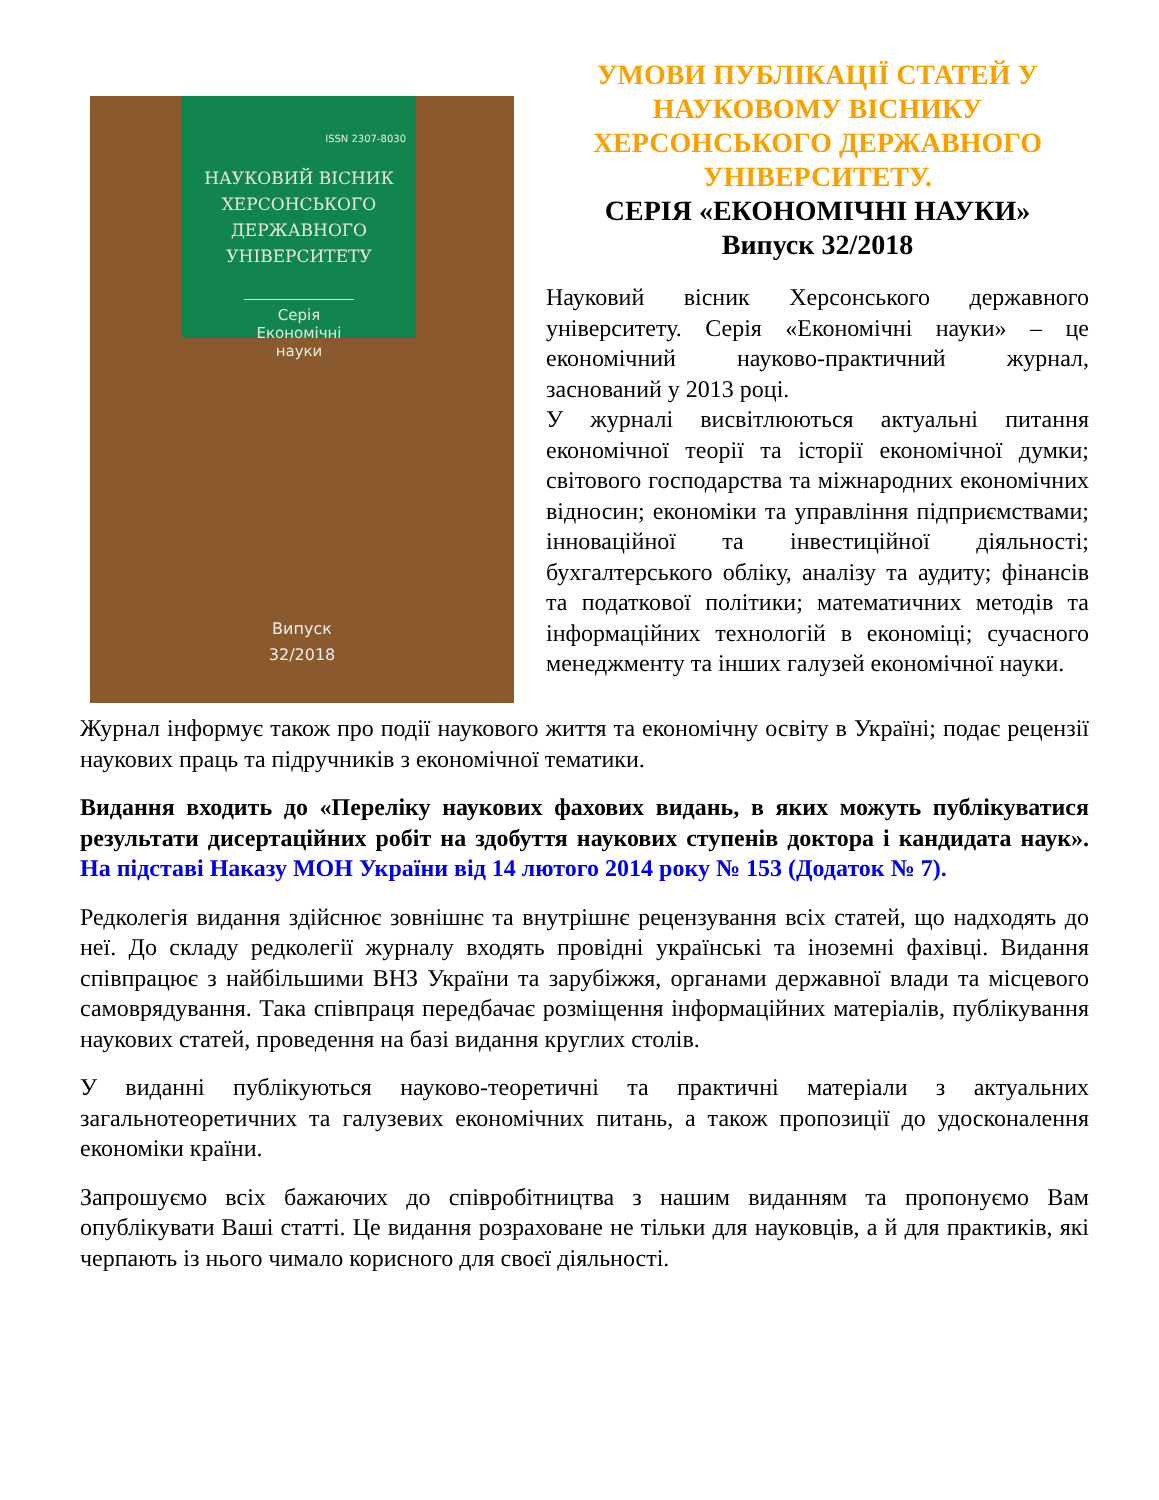ISSN 2307-8030
НАУКОВИЙ ВІСНИК
ХЕРСОНСЬКОГО
ДЕРЖАВНОГО
УНІВЕРСИТЕТУ
Серія
Економічні науки
Випуск
32/2018
УМОВИ ПУБЛІКАЦІЇ СТАТЕЙ У НАУКОВОМУ ВІСНИКУ ХЕРСОНСЬКОГО ДЕРЖАВНОГО УНІВЕРСИТЕТУ.
СЕРІЯ «ЕКОНОМІЧНІ НАУКИ»
Випуск 32/2018
Науковий вісник Херсонського державного університету. Серія «Економічні науки» – це економічний науково-практичний журнал, заснований у 2013 році.
У журналі висвітлюються актуальні питання економічної теорії та історії економічної думки; світового господарства та міжнародних економічних відносин; економіки та управління підприємствами; інноваційної та інвестиційної діяльності; бухгалтерського обліку, аналізу та аудиту; фінансів та податкової політики; математичних методів та інформаційних технологій в економіці; сучасного менеджменту та інших галузей економічної науки.
Журнал інформує також про події наукового життя та економічну освіту в Україні; подає рецензії наукових праць та підручників з економічної тематики.
Видання входить до «Переліку наукових фахових видань, в яких можуть публікуватися результати дисертаційних робіт на здобуття наукових ступенів доктора і кандидата наук». На підставі Наказу МОН України від 14 лютого 2014 року № 153 (Додаток № 7).
Редколегія видання здійснює зовнішнє та внутрішнє рецензування всіх статей, що надходять до неї. До складу редколегії журналу входять провідні українські та іноземні фахівці. Видання співпрацює з найбільшими ВНЗ України та зарубіжжя, органами державної влади та місцевого самоврядування. Така співпраця передбачає розміщення інформаційних матеріалів, публікування наукових статей, проведення на базі видання круглих столів.
У виданні публікуються науково-теоретичні та практичні матеріали з актуальних загальнотеоретичних та галузевих економічних питань, а також пропозиції до удосконалення економіки країни.
Запрошуємо всіх бажаючих до співробітництва з нашим виданням та пропонуємо Вам опублікувати Ваші статті. Це видання розраховане не тільки для науковців, а й для практиків, які черпають із нього чимало корисного для своєї діяльності.